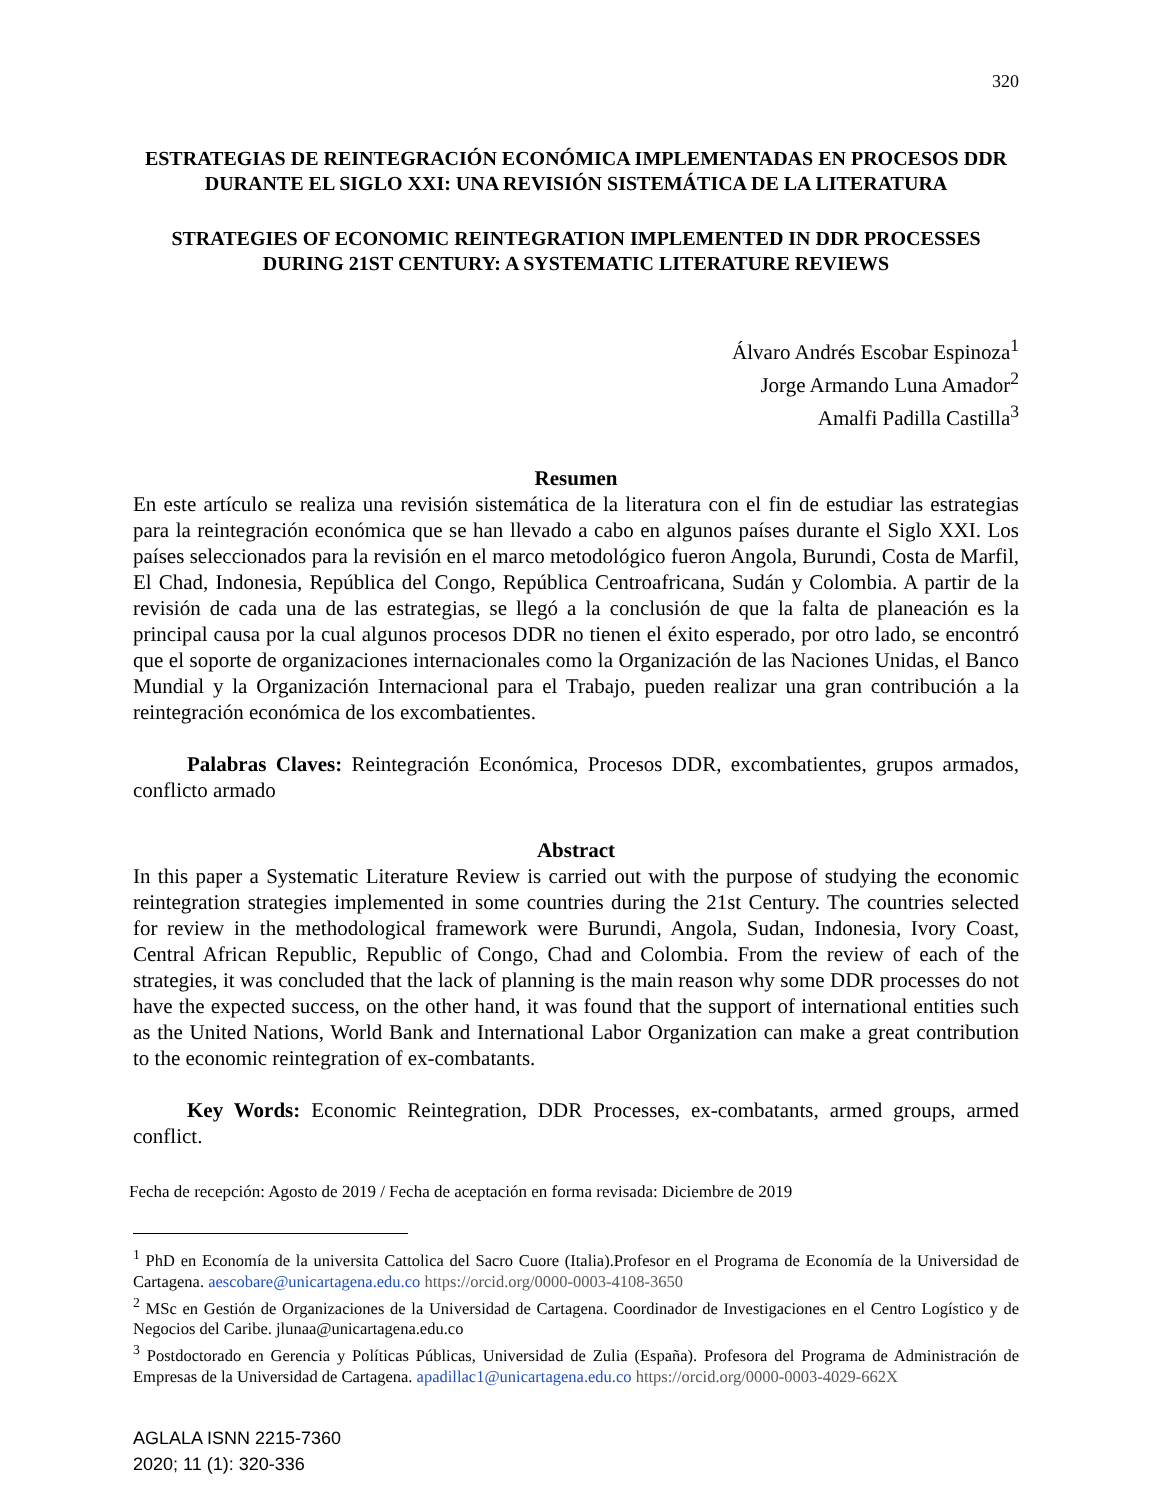320
ESTRATEGIAS DE REINTEGRACIÓN ECONÓMICA IMPLEMENTADAS EN PROCESOS DDR DURANTE EL SIGLO XXI: UNA REVISIÓN SISTEMÁTICA DE LA LITERATURA
STRATEGIES OF ECONOMIC REINTEGRATION IMPLEMENTED IN DDR PROCESSES DURING 21ST CENTURY: A SYSTEMATIC LITERATURE REVIEWS
Álvaro Andrés Escobar Espinoza<sup>1</sup>
Jorge Armando Luna Amador<sup>2</sup>
Amalfi Padilla Castilla<sup>3</sup>
Resumen
En este artículo se realiza una revisión sistemática de la literatura con el fin de estudiar las estrategias para la reintegración económica que se han llevado a cabo en algunos países durante el Siglo XXI. Los países seleccionados para la revisión en el marco metodológico fueron Angola, Burundi, Costa de Marfil, El Chad, Indonesia, República del Congo, República Centroafricana, Sudán y Colombia. A partir de la revisión de cada una de las estrategias, se llegó a la conclusión de que la falta de planeación es la principal causa por la cual algunos procesos DDR no tienen el éxito esperado, por otro lado, se encontró que el soporte de organizaciones internacionales como la Organización de las Naciones Unidas, el Banco Mundial y la Organización Internacional para el Trabajo, pueden realizar una gran contribución a la reintegración económica de los excombatientes.
Palabras Claves: Reintegración Económica, Procesos DDR, excombatientes, grupos armados, conflicto armado
Abstract
In this paper a Systematic Literature Review is carried out with the purpose of studying the economic reintegration strategies implemented in some countries during the 21st Century. The countries selected for review in the methodological framework were Burundi, Angola, Sudan, Indonesia, Ivory Coast, Central African Republic, Republic of Congo, Chad and Colombia. From the review of each of the strategies, it was concluded that the lack of planning is the main reason why some DDR processes do not have the expected success, on the other hand, it was found that the support of international entities such as the United Nations, World Bank and International Labor Organization can make a great contribution to the economic reintegration of ex-combatants.
Key Words: Economic Reintegration, DDR Processes, ex-combatants, armed groups, armed conflict.
Fecha de recepción: Agosto de 2019 / Fecha de aceptación en forma revisada: Diciembre de 2019
<sup>1</sup> PhD en Economía de la universita Cattolica del Sacro Cuore (Italia).Profesor en el Programa de Economía de la Universidad de Cartagena. aescobare@unicartagena.edu.co https://orcid.org/0000-0003-4108-3650
<sup>2</sup> MSc en Gestión de Organizaciones de la Universidad de Cartagena. Coordinador de Investigaciones en el Centro Logístico y de Negocios del Caribe. jlunaa@unicartagena.edu.co
<sup>3</sup> Postdoctorado en Gerencia y Políticas Públicas, Universidad de Zulia (España). Profesora del Programa de Administración de Empresas de la Universidad de Cartagena. apadillac1@unicartagena.edu.co https://orcid.org/0000-0003-4029-662X
AGLALA ISNN 2215-7360
2020; 11 (1): 320-336